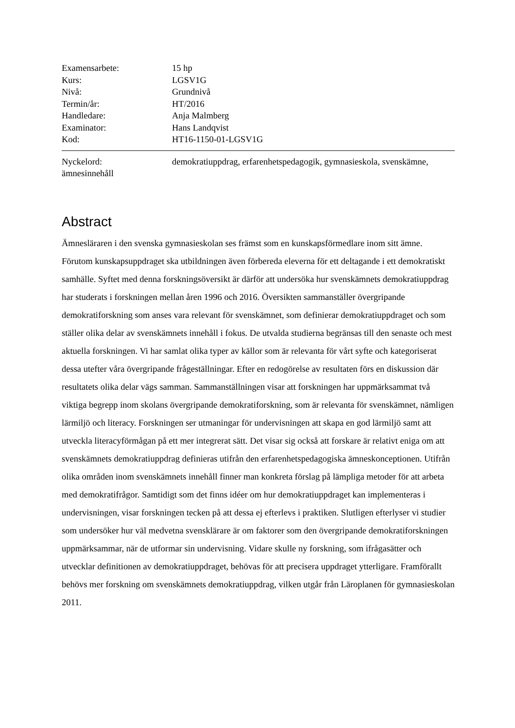Examensarbete: 15 hp
Kurs: LGSV1G
Nivå: Grundnivå
Termin/år: HT/2016
Handledare: Anja Malmberg
Examinator: Hans Landqvist
Kod: HT16-1150-01-LGSV1G
Nyckelord: demokratiuppdrag, erfarenhetspedagogik, gymnasieskola, svenskämne, ämnesinnehåll
Abstract
Ämnesläraren i den svenska gymnasieskolan ses främst som en kunskapsförmedlare inom sitt ämne. Förutom kunskapsuppdraget ska utbildningen även förbereda eleverna för ett deltagande i ett demokratiskt samhälle. Syftet med denna forskningsöversikt är därför att undersöka hur svenskämnets demokratiuppdrag har studerats i forskningen mellan åren 1996 och 2016. Översikten sammanställer övergripande demokratiforskning som anses vara relevant för svenskämnet, som definierar demokratiuppdraget och som ställer olika delar av svenskämnets innehåll i fokus. De utvalda studierna begränsas till den senaste och mest aktuella forskningen. Vi har samlat olika typer av källor som är relevanta för vårt syfte och kategoriserat dessa utefter våra övergripande frågeställningar. Efter en redogörelse av resultaten förs en diskussion där resultatets olika delar vägs samman. Sammanställningen visar att forskningen har uppmärksammat två viktiga begrepp inom skolans övergripande demokratiforskning, som är relevanta för svenskämnet, nämligen lärmiljö och literacy. Forskningen ser utmaningar för undervisningen att skapa en god lärmiljö samt att utveckla literacyförmågan på ett mer integrerat sätt. Det visar sig också att forskare är relativt eniga om att svenskämnets demokratiuppdrag definieras utifrån den erfarenhetspedagogiska ämneskonceptionen. Utifrån olika områden inom svenskämnets innehåll finner man konkreta förslag på lämpliga metoder för att arbeta med demokratifrågor. Samtidigt som det finns idéer om hur demokratiuppdraget kan implementeras i undervisningen, visar forskningen tecken på att dessa ej efterlevs i praktiken. Slutligen efterlyser vi studier som undersöker hur väl medvetna svensklärare är om faktorer som den övergripande demokratiforskningen uppmärksammar, när de utformar sin undervisning. Vidare skulle ny forskning, som ifrågasätter och utvecklar definitionen av demokratiuppdraget, behövas för att precisera uppdraget ytterligare. Framförallt behövs mer forskning om svenskämnets demokratiuppdrag, vilken utgår från Läroplanen för gymnasieskolan 2011.